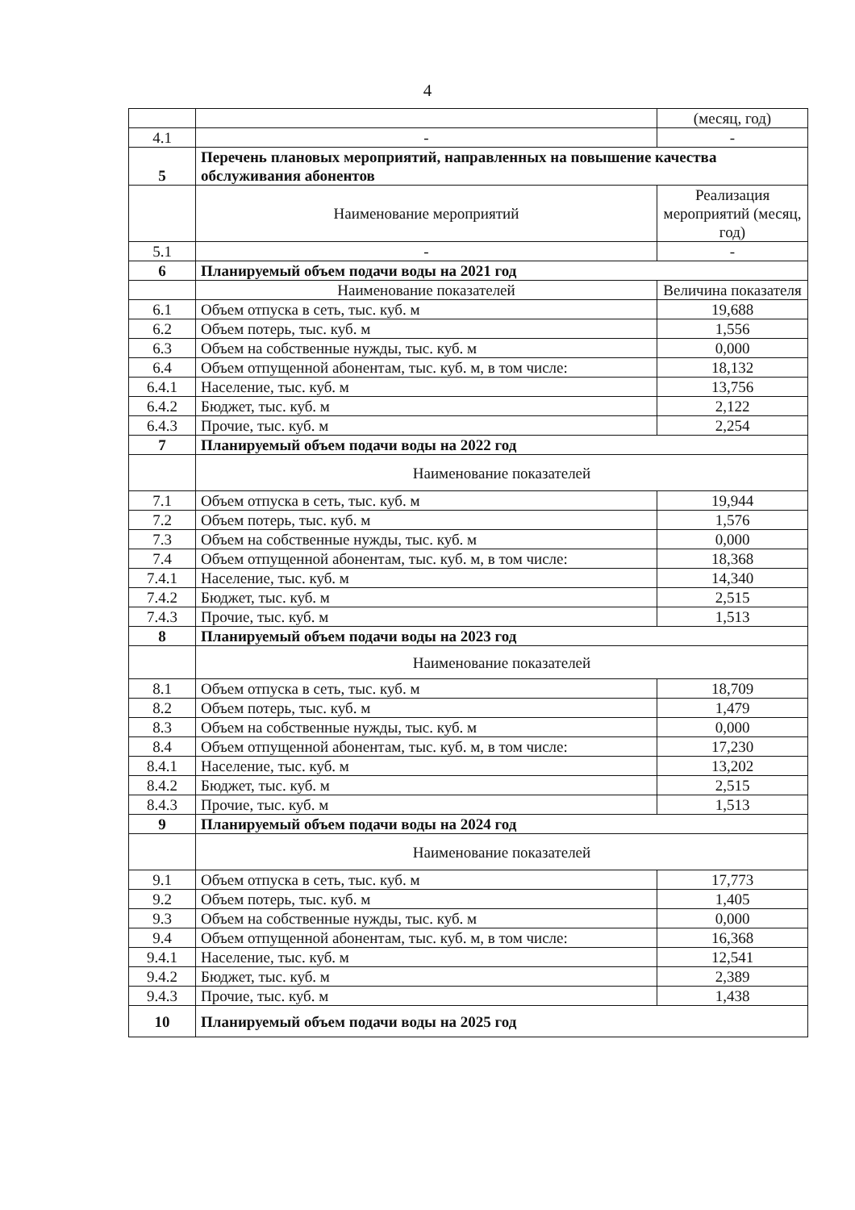4
| | | (месяц, год) |
| 4.1 | - | - |
| 5 | Перечень плановых мероприятий, направленных на повышение качества обслуживания абонентов | |
| | Наименование мероприятий | Реализация мероприятий (месяц, год) |
| 5.1 | - | - |
| 6 | Планируемый объем подачи воды на 2021 год | |
| | Наименование показателей | Величина показателя |
| 6.1 | Объем отпуска в сеть, тыс. куб. м | 19,688 |
| 6.2 | Объем потерь, тыс. куб. м | 1,556 |
| 6.3 | Объем на собственные нужды, тыс. куб. м | 0,000 |
| 6.4 | Объем отпущенной абонентам, тыс. куб. м, в том числе: | 18,132 |
| 6.4.1 | Население, тыс. куб. м | 13,756 |
| 6.4.2 | Бюджет, тыс. куб. м | 2,122 |
| 6.4.3 | Прочие, тыс. куб. м | 2,254 |
| 7 | Планируемый объем подачи воды на 2022 год | |
| | Наименование показателей | |
| 7.1 | Объем отпуска в сеть, тыс. куб. м | 19,944 |
| 7.2 | Объем потерь, тыс. куб. м | 1,576 |
| 7.3 | Объем на собственные нужды, тыс. куб. м | 0,000 |
| 7.4 | Объем отпущенной абонентам, тыс. куб. м, в том числе: | 18,368 |
| 7.4.1 | Население, тыс. куб. м | 14,340 |
| 7.4.2 | Бюджет, тыс. куб. м | 2,515 |
| 7.4.3 | Прочие, тыс. куб. м | 1,513 |
| 8 | Планируемый объем подачи воды на 2023 год | |
| | Наименование показателей | |
| 8.1 | Объем отпуска в сеть, тыс. куб. м | 18,709 |
| 8.2 | Объем потерь, тыс. куб. м | 1,479 |
| 8.3 | Объем на собственные нужды, тыс. куб. м | 0,000 |
| 8.4 | Объем отпущенной абонентам, тыс. куб. м, в том числе: | 17,230 |
| 8.4.1 | Население, тыс. куб. м | 13,202 |
| 8.4.2 | Бюджет, тыс. куб. м | 2,515 |
| 8.4.3 | Прочие, тыс. куб. м | 1,513 |
| 9 | Планируемый объем подачи воды на 2024 год | |
| | Наименование показателей | |
| 9.1 | Объем отпуска в сеть, тыс. куб. м | 17,773 |
| 9.2 | Объем потерь, тыс. куб. м | 1,405 |
| 9.3 | Объем на собственные нужды, тыс. куб. м | 0,000 |
| 9.4 | Объем отпущенной абонентам, тыс. куб. м, в том числе: | 16,368 |
| 9.4.1 | Население, тыс. куб. м | 12,541 |
| 9.4.2 | Бюджет, тыс. куб. м | 2,389 |
| 9.4.3 | Прочие, тыс. куб. м | 1,438 |
| 10 | Планируемый объем подачи воды на 2025 год | |